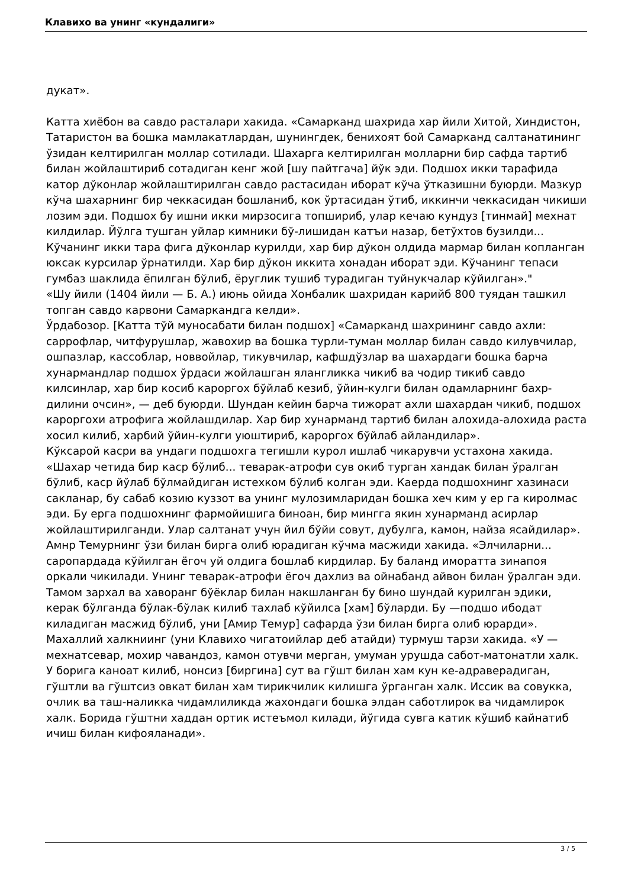Клавихо ва унинг «кундалиги»
дукат».
Катта хиёбон ва савдо расталари хакида. «Самарканд шахрида хар йили Хитой, Хиндистон, Татаристон ва бошка мамлакатлардан, шунингдек, бенихоят бой Самарканд салтанатининг ўзидан келтирилган моллар сотилади. Шахарга келтирилган молларни бир сафда тартиб билан жойлаштириб сотадиган кенг жой [шу пайтгача] йўк эди. Подшох икки тарафида катор дўконлар жойлаштирилган савдо растасидан иборат кўча ўтказишни буюрди. Мазкур кўча шахарнинг бир чеккасидан бошланиб, кок ўртасидан ўтиб, иккинчи чеккасидан чикиши лозим эди. Подшох бу ишни икки мирзосига топшириб, улар кечаю кундуз [тинмай] мехнат килдилар. Йўлга тушган уйлар кимники бў-лишидан катъи назар, бетўхтов бузилди... Кўчанинг икки тара фига дўконлар курилди, хар бир дўкон олдида мармар билан копланган юксак курсилар ўрнатилди. Хар бир дўкон иккита хонадан иборат эди. Кўчанинг тепаси гумбаз шаклида ёпилган бўлиб, ёруглик тушиб турадиган туйнукчалар кўйилган»."
«Шу йили (1404 йили — Б. А.) июнь ойида Хонбалик шахридан карийб 800 туядан ташкил топган савдо карвони Самаркандга келди».
Ўрдабозор. [Катта тўй муносабати билан подшох] «Самарканд шахрининг савдо ахли: саррофлар, читфурушлар, жавохир ва бошка турли-туман моллар билан савдо килувчилар, ошпазлар, кассоблар, новвойлар, тикувчилар, кафшдўзлар ва шахардаги бошка барча хунармандлар подшох ўрдаси жойлашган ялангликка чикиб ва чодир тикиб савдо килсинлар, хар бир косиб кароргох бўйлаб кезиб, ўйин-кулги билан одамларнинг бахр-дилини очсин», — деб буюрди. Шундан кейин барча тижорат ахли шахардан чикиб, подшох кароргохи атрофига жойлашдилар. Хар бир хунарманд тартиб билан алохида-алохида раста хосил килиб, харбий ўйин-кулги уюштириб, кароргох бўйлаб айландилар».
Кўксарой касри ва ундаги подшохга тегишли курол ишлаб чикарувчи устахона хакида. «Шахар четида бир каср бўлиб... теварак-атрофи сув окиб турган хандак билан ўралган бўлиб, каср йўлаб бўлмайдиган истехком бўлиб колган эди. Каерда подшохнинг хазинаси сакланар, бу сабаб козию куззот ва унинг мулозимларидан бошка хеч ким у ер га киролмас эди. Бу ерга подшохнинг фармойишига биноан, бир мингга якин хунарманд асирлар жойлаштирилганди. Улар салтанат учун йил бўйи совут, дубулга, камон, найза ясайдилар».
Амнр Темурнинг ўзи билан бирга олиб юрадиган кўчма масжиди хакида. «Элчиларни... саропардада кўйилган ёгоч уй олдига бошлаб кирдилар. Бу баланд иморатта зинапоя оркали чикилади. Унинг теварак-атрофи ёгоч дахлиз ва ойнабанд айвон билан ўралган эди. Тамом зархал ва хаворанг бўёклар билан накшланган бу бино шундай курилган эдики, керак бўлганда бўлак-бўлак килиб тахлаб кўйилса [хам] бўларди. Бу —подшо ибодат киладиган масжид бўлиб, уни [Амир Темур] сафарда ўзи билан бирга олиб юрарди».
Махаллий халкниинг (уни Клавихо чигатоийлар деб атайди) турмуш тарзи хакида. «У — мехнатсевар, мохир чавандоз, камон отувчи мерган, умуман урушда сабот-матонатли халк. У борига каноат килиб, нонсиз [биргина] сут ва гўшт билан хам кун ке-адраверадиган, гўштли ва гўштсиз овкат билан хам тирикчилик килишга ўрганган халк. Иссик ва совукка, очлик ва таш-наликка чидамлиликда жахондаги бошка элдан саботлирок ва чидамлирок халк. Борида гўштни хаддан ортик истеъмол килади, йўгида сувга катик кўшиб кайнатиб ичиш билан кифояланади».
3 / 5